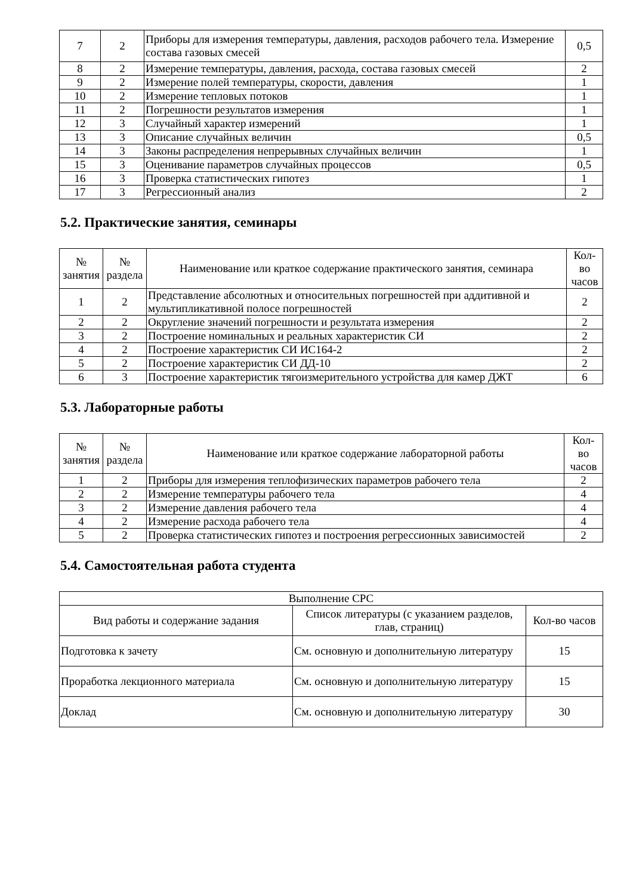| 7 | 2 | Приборы для измерения температуры, давления, расходов рабочего тела. Измерение состава газовых смесей | 0,5 |
| 8 | 2 | Измерение температуры, давления, расхода, состава газовых смесей | 2 |
| 9 | 2 | Измерение полей температуры, скорости, давления | 1 |
| 10 | 2 | Измерение тепловых потоков | 1 |
| 11 | 2 | Погрешности результатов измерения | 1 |
| 12 | 3 | Случайный характер измерений | 1 |
| 13 | 3 | Описание случайных величин | 0,5 |
| 14 | 3 | Законы распределения непрерывных случайных величин | 1 |
| 15 | 3 | Оценивание параметров случайных процессов | 0,5 |
| 16 | 3 | Проверка статистических гипотез | 1 |
| 17 | 3 | Регрессионный анализ | 2 |
5.2. Практические занятия, семинары
| № занятия | № раздела | Наименование или краткое содержание практического занятия, семинара | Кол- во часов |
| --- | --- | --- | --- |
| 1 | 2 | Представление абсолютных и относительных погрешностей при аддитивной и мультипликативной полосе погрешностей | 2 |
| 2 | 2 | Округление значений погрешности и результата измерения | 2 |
| 3 | 2 | Построение номинальных и реальных характеристик СИ | 2 |
| 4 | 2 | Построение характеристик СИ ИС164-2 | 2 |
| 5 | 2 | Построение характеристик СИ ДД-10 | 2 |
| 6 | 3 | Построение характеристик тягоизмерительного устройства для камер ДЖТ | 6 |
5.3. Лабораторные работы
| № занятия | № раздела | Наименование или краткое содержание лабораторной работы | Кол- во часов |
| --- | --- | --- | --- |
| 1 | 2 | Приборы для измерения теплофизических параметров рабочего тела | 2 |
| 2 | 2 | Измерение температуры рабочего тела | 4 |
| 3 | 2 | Измерение давления рабочего тела | 4 |
| 4 | 2 | Измерение расхода рабочего тела | 4 |
| 5 | 2 | Проверка статистических гипотез и построения регрессионных зависимостей | 2 |
5.4. Самостоятельная работа студента
| Выполнение СРС | | |
| --- | --- | --- |
| Вид работы и содержание задания | Список литературы (с указанием разделов, глав, страниц) | Кол-во часов |
| Подготовка к зачету | См. основную и дополнительную литературу | 15 |
| Проработка лекционного материала | См. основную и дополнительную литературу | 15 |
| Доклад | См. основную и дополнительную литературу | 30 |